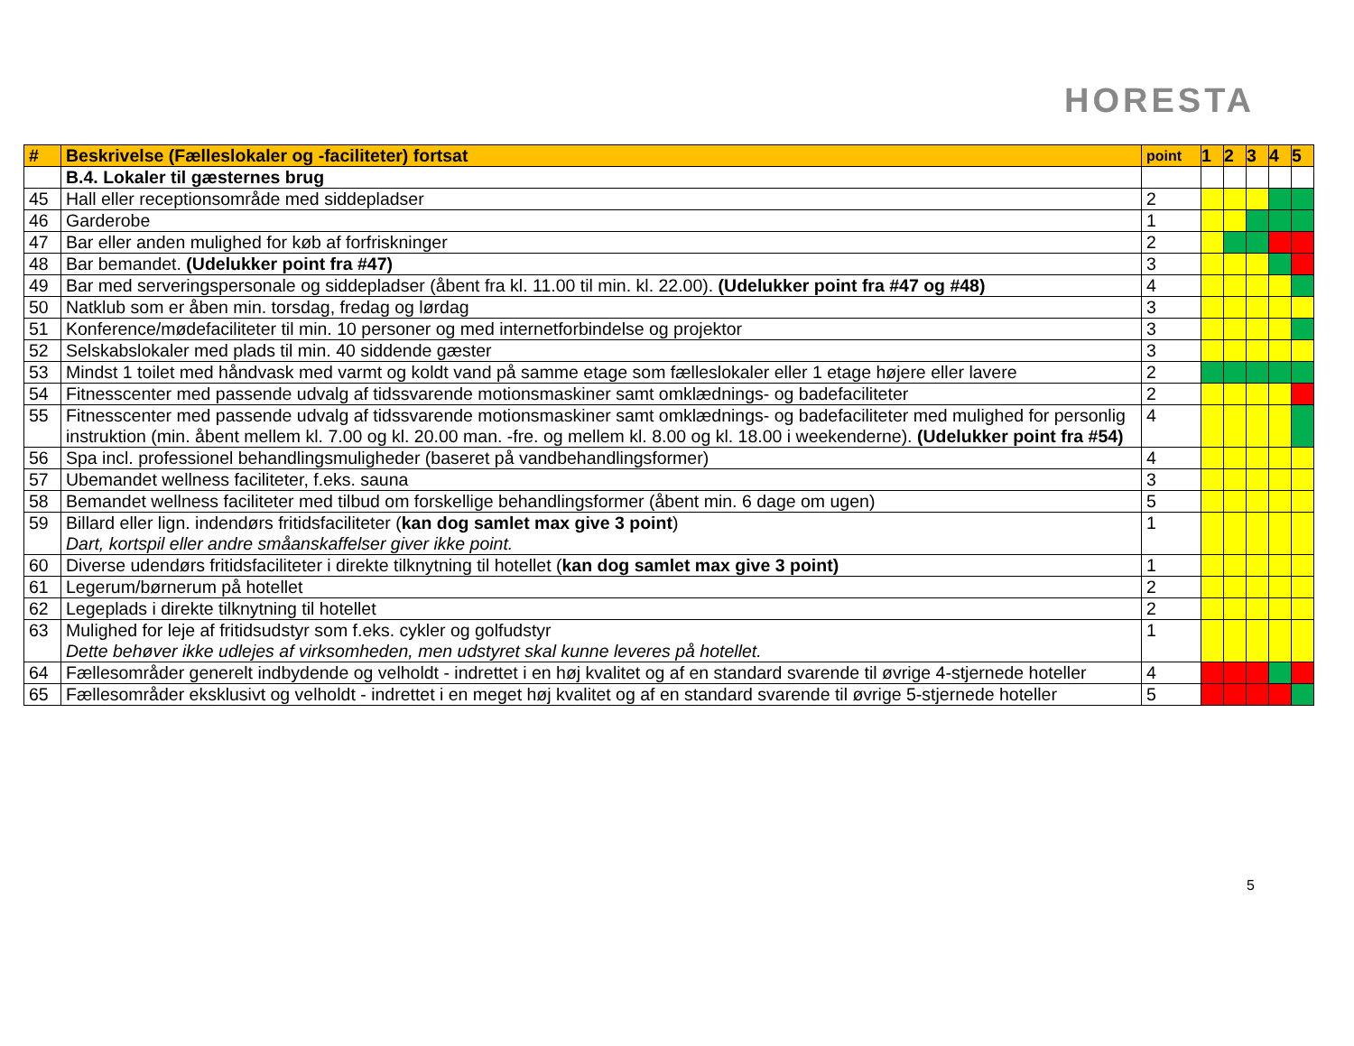HORESTA
| # | Beskrivelse (Fælleslokaler og -faciliteter) fortsat | point | 1 | 2 | 3 | 4 | 5 |
| --- | --- | --- | --- | --- | --- | --- | --- |
| | B.4. Lokaler til gæsternes brug | | | | | | |
| 45 | Hall eller receptionsområde med siddepladser | 2 | | | | | |
| 46 | Garderobe | 1 | | | | | |
| 47 | Bar eller anden mulighed for køb af forfriskninger | 2 | | | | | |
| 48 | Bar bemandet. (Udelukker point fra #47) | 3 | | | | | |
| 49 | Bar med serveringspersonale og siddepladser (åbent fra kl. 11.00 til min. kl. 22.00). (Udelukker point fra #47 og #48) | 4 | | | | | |
| 50 | Natklub som er åben min. torsdag, fredag og lørdag | 3 | | | | | |
| 51 | Konference/mødefaciliteter til min. 10 personer og med internetforbindelse og projektor | 3 | | | | | |
| 52 | Selskabslokaler med plads til min. 40 siddende gæster | 3 | | | | | |
| 53 | Mindst 1 toilet med håndvask med varmt og koldt vand på samme etage som fælleslokaler eller 1 etage højere eller lavere | 2 | | | | | |
| 54 | Fitnesscenter med passende udvalg af tidssvarende motionsmaskiner samt omklædnings- og badefaciliteter | 2 | | | | | |
| 55 | Fitnesscenter med passende udvalg af tidssvarende motionsmaskiner samt omklædnings- og badefaciliteter med mulighed for personlig instruktion (min. åbent mellem kl. 7.00 og kl. 20.00 man. -fre. og mellem kl. 8.00 og kl. 18.00 i weekenderne). (Udelukker point fra #54) | 4 | | | | | |
| 56 | Spa incl. professionel behandlingsmuligheder (baseret på vandbehandlingsformer) | 4 | | | | | |
| 57 | Ubemandet wellness faciliteter, f.eks. sauna | 3 | | | | | |
| 58 | Bemandet wellness faciliteter med tilbud om forskellige behandlingsformer (åbent min. 6 dage om ugen) | 5 | | | | | |
| 59 | Billard eller lign. indendørs fritidsfaciliteter ( kan dog samlet max give 3 point ) Dart, kortspil eller andre småanskaffelser giver ikke point. | 1 | | | | | |
| 60 | Diverse udendørs fritidsfaciliteter i direkte tilknytning til hotellet ( kan dog samlet max give 3 point) | 1 | | | | | |
| 61 | Legerum/børnerum på hotellet | 2 | | | | | |
| 62 | Legeplads i direkte tilknytning til hotellet | 2 | | | | | |
| 63 | Mulighed for leje af fritidsudstyr som f.eks. cykler og golfudstyr Dette behøver ikke udlejes af virksomheden, men udstyret skal kunne leveres på hotellet. | 1 | | | | | |
| 64 | Fællesområder generelt indbydende og velholdt - indrettet i en høj kvalitet og af en standard svarende til øvrige 4-stjernede hoteller | 4 | | | | | |
| 65 | Fællesområder eksklusivt og velholdt - indrettet i en meget høj kvalitet og af en standard svarende til øvrige 5-stjernede hoteller | 5 | | | | | |
5